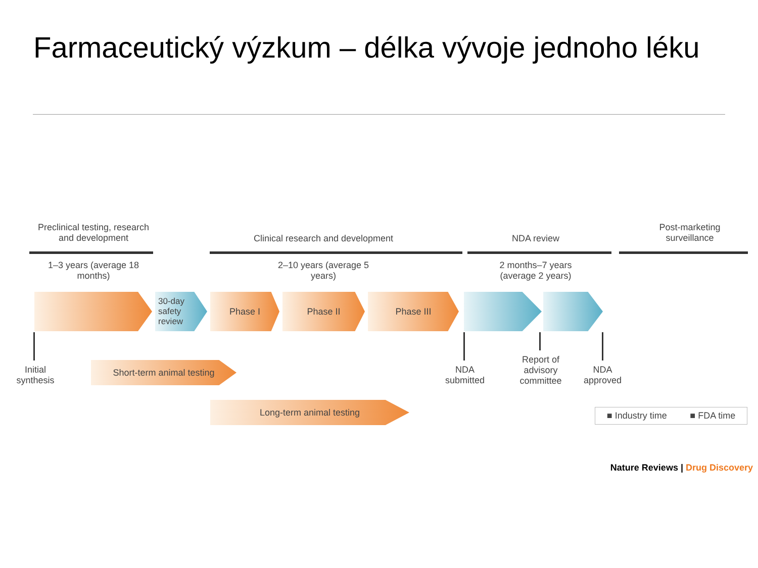Farmaceutický výzkum – délka vývoje jednoho léku
Preclinical testing, research and development
Clinical research and development
NDA review
Post-marketing surveillance
1–3 years (average 18 months)
2–10 years (average 5 years)
2 months–7 years (average 2 years)
30-day safety review
Phase I Phase II Phase III
Initial synthesis
Short-term animal testing
NDA submitted
Report of advisory committee
NDA approved
Long-term animal testing
■ Industry time ■ FDA time
Nature Reviews | Drug Discovery